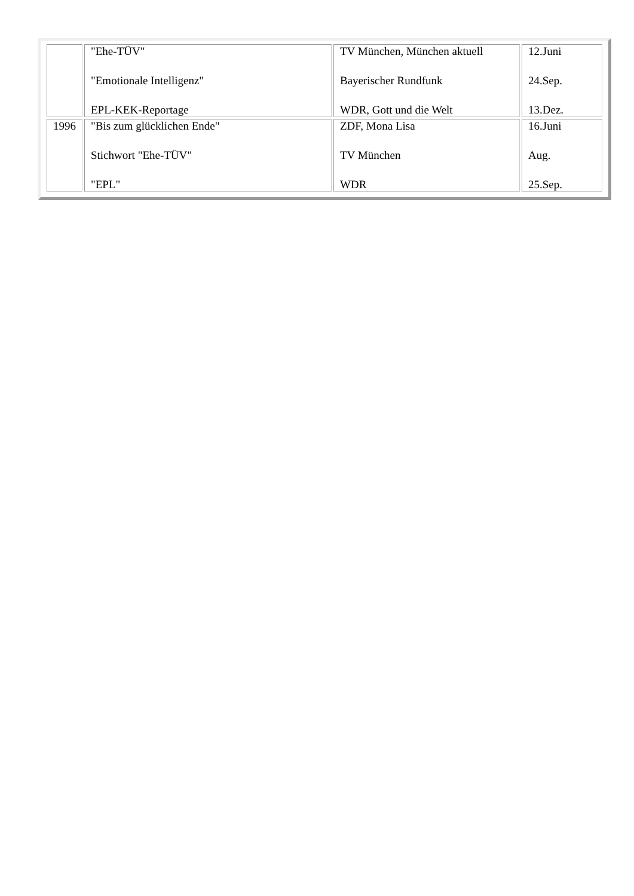| | "Ehe-TÜV" "Emotionale Intelligenz" EPL-KEK-Reportage | TV München, München aktuell Bayerischer Rundfunk WDR, Gott und die Welt | 12.Juni 24.Sep. 13.Dez. |
| 1996 | "Bis zum glücklichen Ende" Stichwort "Ehe-TÜV" "EPL" | ZDF, Mona Lisa TV München WDR | 16.Juni Aug. 25.Sep. |